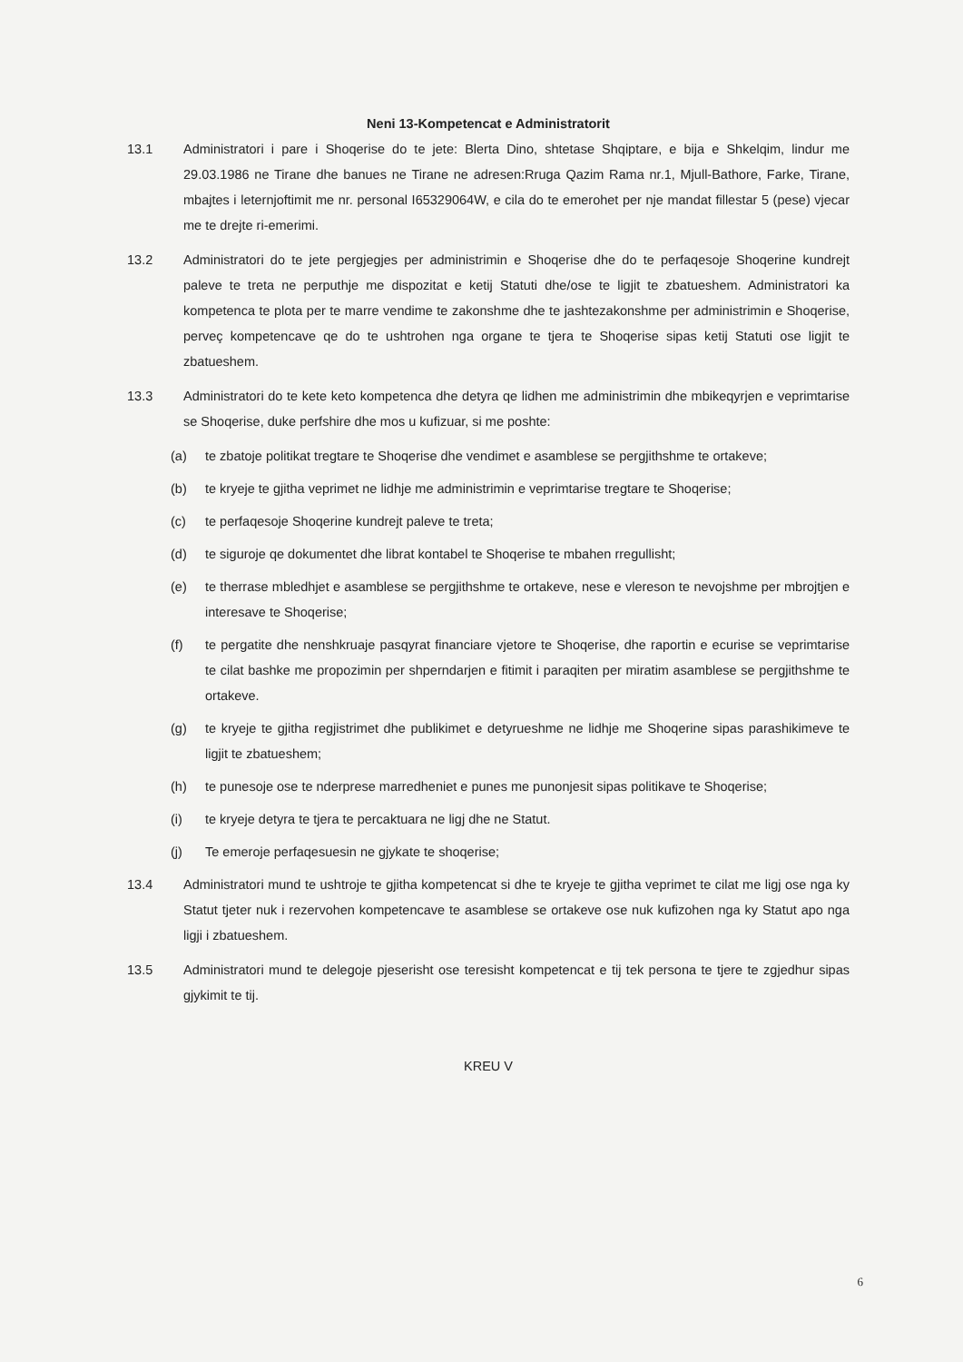Neni 13-Kompetencat e Administratorit
13.1 Administratori i pare i Shoqerise do te jete: Blerta Dino, shtetase Shqiptare, e bija e Shkelqim, lindur me 29.03.1986 ne Tirane dhe banues ne Tirane ne adresen:Rruga Qazim Rama nr.1, Mjull-Bathore, Farke, Tirane, mbajtes i leternjoftimit me nr. personal I65329064W, e cila do te emerohet per nje mandat fillestar 5 (pese) vjecar me te drejte ri-emerimi.
13.2 Administratori do te jete pergjegjes per administrimin e Shoqerise dhe do te perfaqesoje Shoqerine kundrejt paleve te treta ne perputhje me dispozitat e ketij Statuti dhe/ose te ligjit te zbatueshem. Administratori ka kompetenca te plota per te marre vendime te zakonshme dhe te jashtezakonshme per administrimin e Shoqerise, perveç kompetencave qe do te ushtrohen nga organe te tjera te Shoqerise sipas ketij Statuti ose ligjit te zbatueshem.
13.3 Administratori do te kete keto kompetenca dhe detyra qe lidhen me administrimin dhe mbikeqyrjen e veprimtarise se Shoqerise, duke perfshire dhe mos u kufizuar, si me poshte:
(a) te zbatoje politikat tregtare te Shoqerise dhe vendimet e asamblese se pergjithshme te ortakeve;
(b) te kryeje te gjitha veprimet ne lidhje me administrimin e veprimtarise tregtare te Shoqerise;
(c) te perfaqesoje Shoqerine kundrejt paleve te treta;
(d) te siguroje qe dokumentet dhe librat kontabel te Shoqerise te mbahen rregullisht;
(e) te therrase mbledhjet e asamblese se pergjithshme te ortakeve, nese e vlereson te nevojshme per mbrojtjen e interesave te Shoqerise;
(f) te pergatite dhe nenshkruaje pasqyrat financiare vjetore te Shoqerise, dhe raportin e ecurise se veprimtarise te cilat bashke me propozimin per shperndarjen e fitimit i paraqiten per miratim asamblese se pergjithshme te ortakeve.
(g) te kryeje te gjitha regjistrimet dhe publikimet e detyrueshme ne lidhje me Shoqerine sipas parashikimeve te ligjit te zbatueshem;
(h) te punesoje ose te nderprese marredheniet e punes me punonjesit sipas politikave te Shoqerise;
(i) te kryeje detyra te tjera te percaktuara ne ligj dhe ne Statut.
(j) Te emeroje perfaqesuesin ne gjykate te shoqerise;
13.4 Administratori mund te ushtroje te gjitha kompetencat si dhe te kryeje te gjitha veprimet te cilat me ligj ose nga ky Statut tjeter nuk i rezervohen kompetencave te asamblese se ortakeve ose nuk kufizohen nga ky Statut apo nga ligji i zbatueshem.
13.5 Administratori mund te delegoje pjeserisht ose teresisht kompetencat e tij tek persona te tjere te zgjedhur sipas gjykimit te tij.
KREU V
6